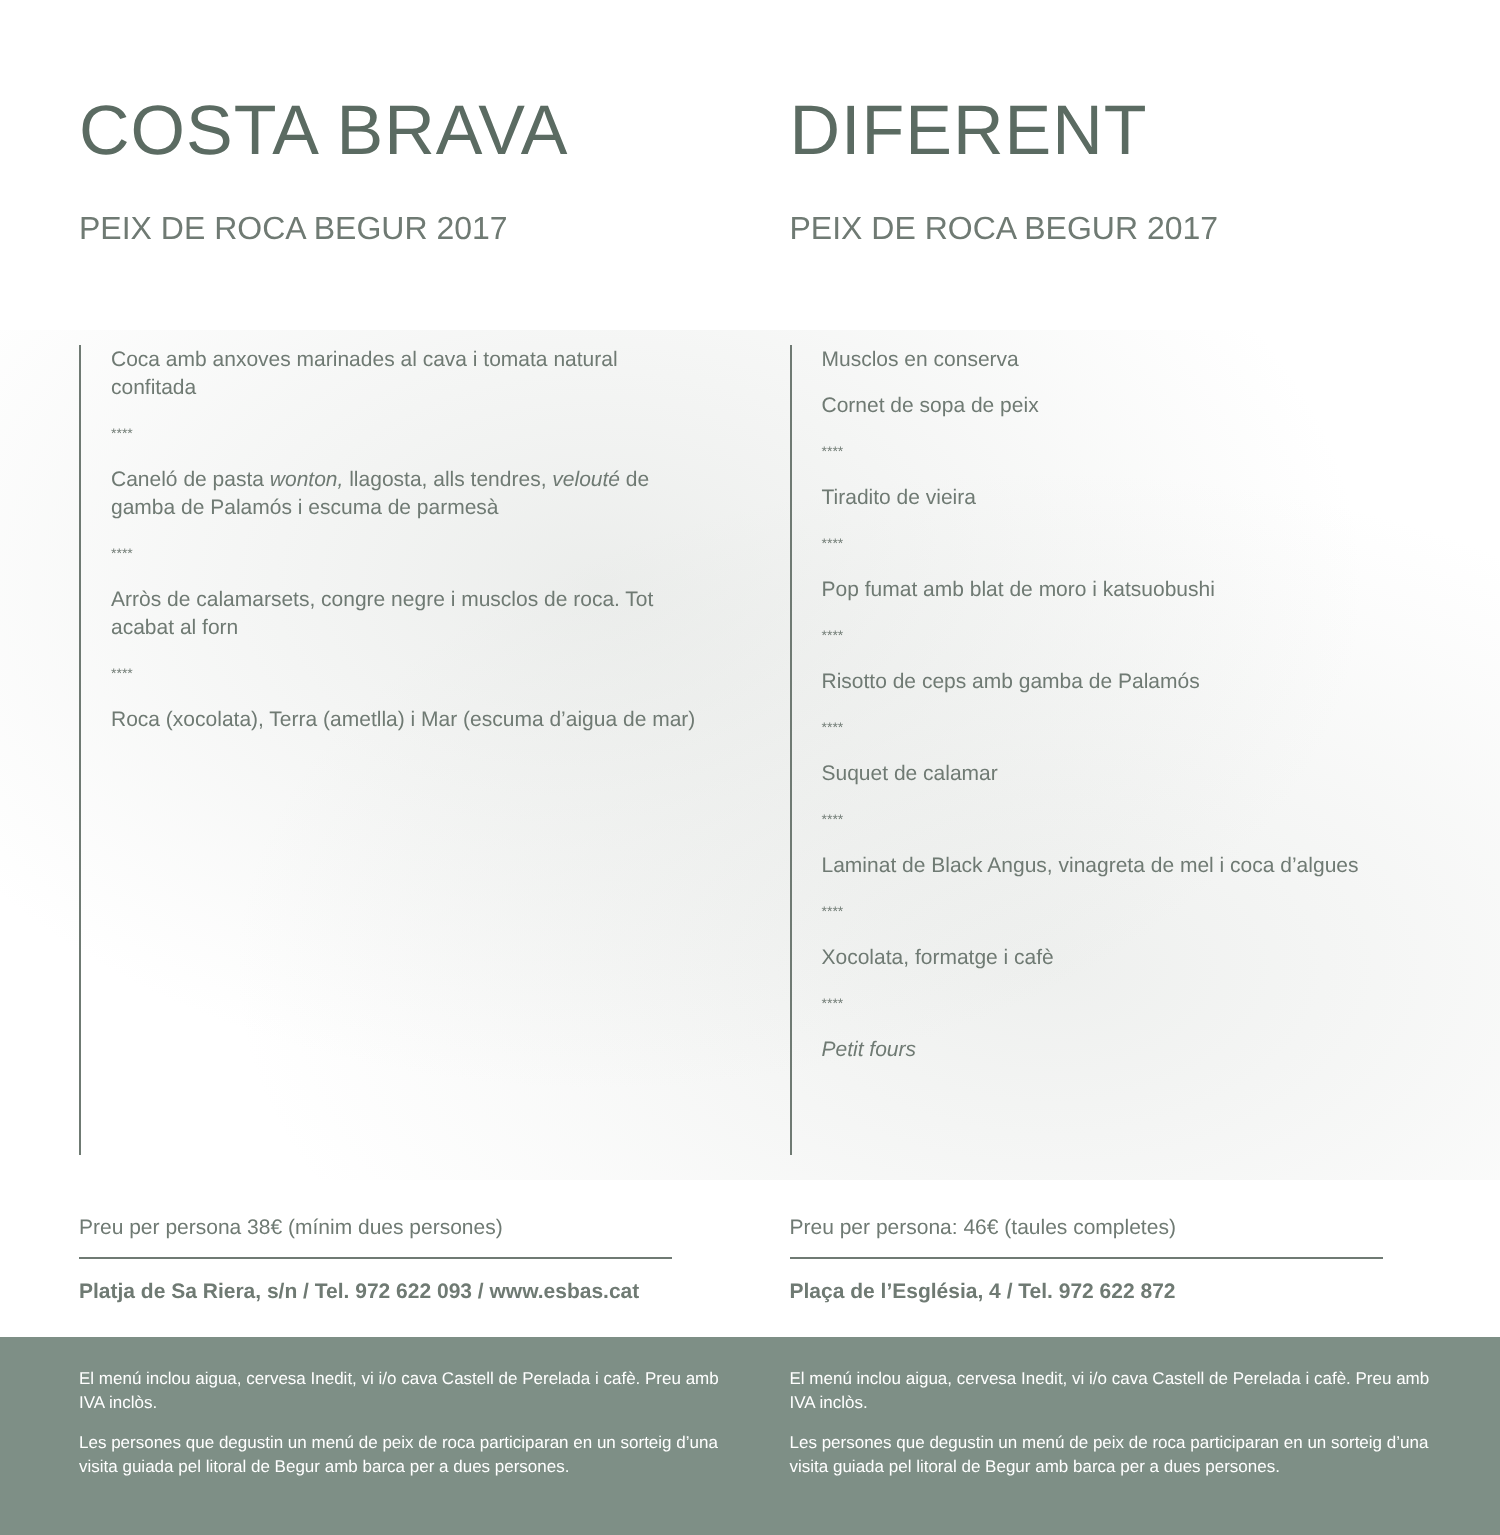COSTA BRAVA
PEIX DE ROCA BEGUR 2017
Coca amb anxoves marinades al cava i tomata natural confitada
****
Caneló de pasta wonton, llagosta, alls tendres, velouté de gamba de Palamós i escuma de parmesà
****
Arròs de calamarsets, congre negre i musclos de roca. Tot acabat al forn
****
Roca (xocolata), Terra (ametlla) i Mar (escuma d’aigua de mar)
Preu per persona 38€ (mínim dues persones)
Platja de Sa Riera, s/n / Tel. 972 622 093 / www.esbas.cat
DIFERENT
PEIX DE ROCA BEGUR 2017
Musclos en conserva
Cornet de sopa de peix
****
Tiradito de vieira
****
Pop fumat amb blat de moro i katsuobushi
****
Risotto de ceps amb gamba de Palamós
****
Suquet de calamar
****
Laminat de Black Angus, vinagreta de mel i coca d’algues
****
Xocolata, formatge i cafè
****
Petit fours
Preu per persona: 46€ (taules completes)
Plaça de l’Església, 4 / Tel. 972 622 872
El menú inclou aigua, cervesa Inedit, vi i/o cava Castell de Perelada i cafè. Preu amb IVA inclòs.
Les persones que degustin un menú de peix de roca participaran en un sorteig d’una visita guiada pel litoral de Begur amb barca per a dues persones.
El menú inclou aigua, cervesa Inedit, vi i/o cava Castell de Perelada i cafè. Preu amb IVA inclòs.
Les persones que degustin un menú de peix de roca participaran en un sorteig d’una visita guiada pel litoral de Begur amb barca per a dues persones.